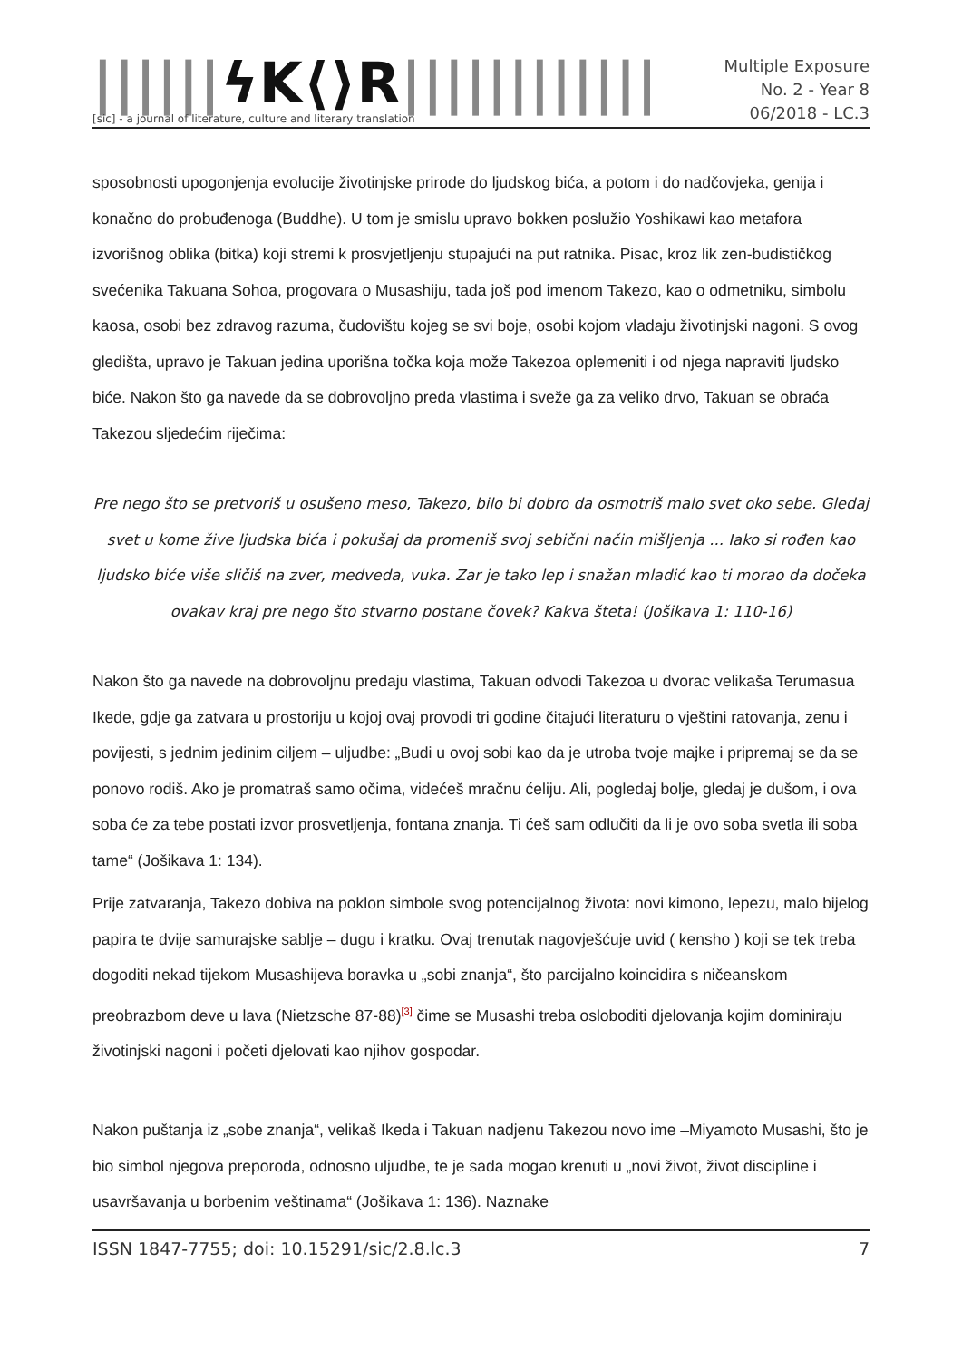||||||ϟK⟨⟩R||||||||||||
[sic] - a journal of literature, culture and literary translation
Multiple Exposure
No. 2 - Year 8
06/2018 - LC.3
sposobnosti upogonjenja evolucije životinjske prirode do ljudskog bića, a potom i do nadčovjeka, genija i konačno do probuđenoga (Buddhe). U tom je smislu upravo bokken poslužio Yoshikawi kao metafora izvorišnog oblika (bitka) koji stremi k prosvjetljenju stupajući na put ratnika. Pisac, kroz lik zen-budističkog svećenika Takuana Sohoa, progovara o Musashiju, tada još pod imenom Takezo, kao o odmetniku, simbolu kaosa, osobi bez zdravog razuma, čudovištu kojeg se svi boje, osobi kojom vladaju životinjski nagoni. S ovog gledišta, upravo je Takuan jedina uporišna točka koja može Takezoa oplemeniti i od njega napraviti ljudsko biće. Nakon što ga navede da se dobrovoljno preda vlastima i sveže ga za veliko drvo, Takuan se obraća Takezou sljedećim riječima:
Pre nego što se pretvoriš u osušeno meso, Takezo, bilo bi dobro da osmotriš malo svet oko sebe. Gledaj svet u kome žive ljudska bića i pokušaj da promeniš svoj sebični način mišljenja ... Iako si rođen kao ljudsko biće više sličiš na zver, medveda, vuka. Zar je tako lep i snažan mladić kao ti morao da dočeka ovakav kraj pre nego što stvarno postane čovek? Kakva šteta! (Jošikava 1: 110-16)
Nakon što ga navede na dobrovoljnu predaju vlastima, Takuan odvodi Takezoa u dvorac velikaša Terumasua Ikede, gdje ga zatvara u prostoriju u kojoj ovaj provodi tri godine čitajući literaturu o vještini ratovanja, zenu i povijesti, s jednim jedinim ciljem – uljudbe: „Budi u ovoj sobi kao da je utroba tvoje majke i pripremaj se da se ponovo rodiš. Ako je promatraš samo očima, videćeš mračnu ćeliju. Ali, pogledaj bolje, gledaj je dušom, i ova soba će za tebe postati izvor prosvetljenja, fontana znanja. Ti ćeš sam odlučiti da li je ovo soba svetla ili soba tame“ (Jošikava 1: 134).
Prije zatvaranja, Takezo dobiva na poklon simbole svog potencijalnog života: novi kimono, lepezu, malo bijelog papira te dvije samurajske sablje – dugu i kratku. Ovaj trenutak nagovješćuje uvid ( kensho ) koji se tek treba dogoditi nekad tijekom Musashijeva boravka u „sobi znanja“, što parcijalno koincidira s ničeanskom preobrazbom deve u lava (Nietzsche 87-88)<sup>[3]</sup> čime se Musashi treba osloboditi djelovanja kojim dominiraju životinjski nagoni i početi djelovati kao njihov gospodar.
Nakon puštanja iz „sobe znanja“, velikaš Ikeda i Takuan nadjenu Takezou novo ime –Miyamoto Musashi, što je bio simbol njegova preporoda, odnosno uljudbe, te je sada mogao krenuti u „novi život, život discipline i usavršavanja u borbenim veštinama“ (Jošikava 1: 136). Naznake
ISSN 1847-7755; doi: 10.15291/sic/2.8.lc.3 7